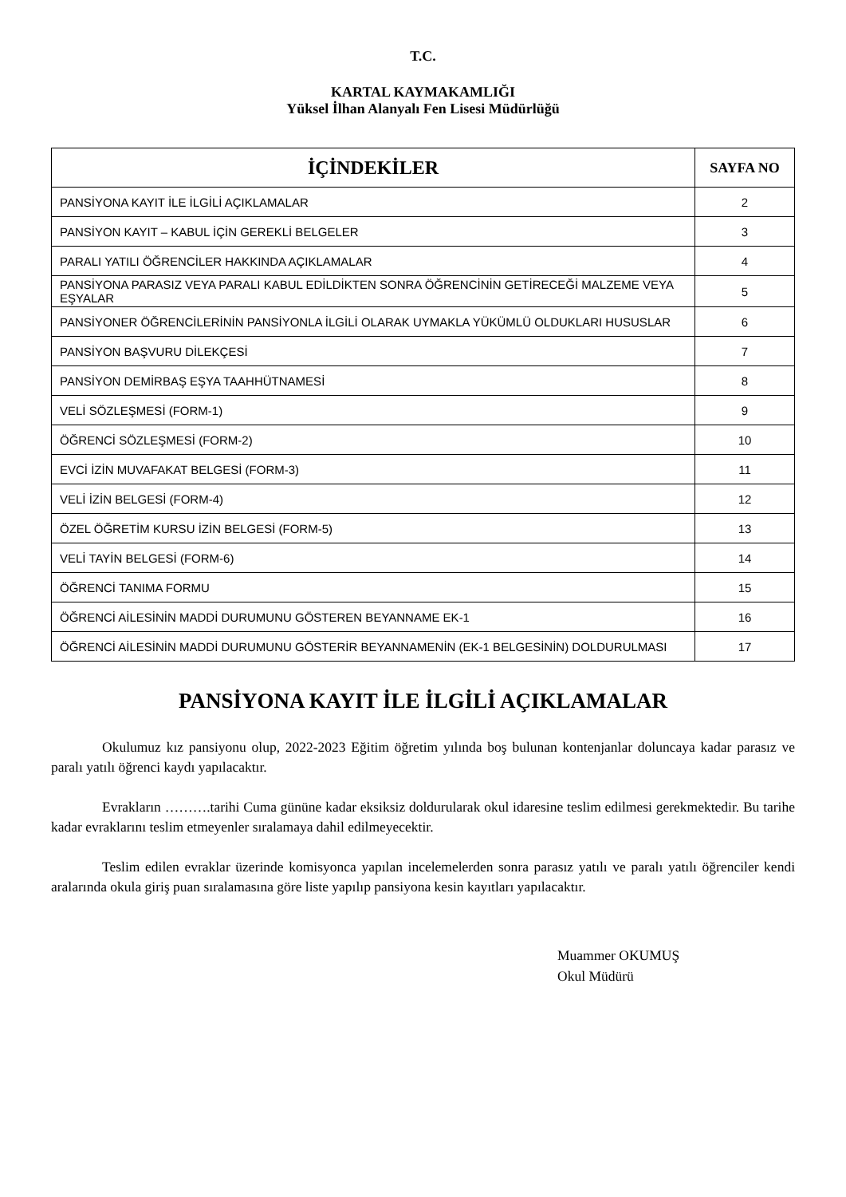T.C.
KARTAL KAYMAKAMLIĞI
Yüksel İlhan Alanyalı Fen Lisesi Müdürlüğü
| İÇİNDEKİLER | SAYFA NO |
| --- | --- |
| PANSİYONA KAYIT İLE İLGİLİ AÇIKLAMALAR | 2 |
| PANSİYON KAYIT – KABUL İÇİN GEREKLİ BELGELER | 3 |
| PARALI YATILI ÖĞRENCİLER HAKKINDA AÇIKLAMALAR | 4 |
| PANSİYONA PARASIZ VEYA PARALI KABUL EDİLDİKTEN SONRA ÖĞRENCİNİN GETİRECEĞİ MALZEME VEYA EŞYALAR | 5 |
| PANSİYONER ÖĞRENCİLERİNİN PANSİYONLA İLGİLİ OLARAK UYMAKLA YÜKÜMLÜ OLDUKLARI HUSUSLAR | 6 |
| PANSİYON BAŞVURU DİLEKÇESİ | 7 |
| PANSİYON DEMİRBAŞ EŞYA TAAHHÜTNAMESİ | 8 |
| VELİ SÖZLEŞMESİ (FORM-1) | 9 |
| ÖĞRENCİ SÖZLEŞMESİ (FORM-2) | 10 |
| EVCİ İZİN MUVAFAKAT BELGESİ (FORM-3) | 11 |
| VELİ İZİN BELGESİ (FORM-4) | 12 |
| ÖZEL ÖĞRETİM KURSU İZİN BELGESİ (FORM-5) | 13 |
| VELİ TAYİN BELGESİ (FORM-6) | 14 |
| ÖĞRENCİ TANIMA FORMU | 15 |
| ÖĞRENCİ AİLESİNİN MADDİ DURUMUNU GÖSTEREN BEYANNAME EK-1 | 16 |
| ÖĞRENCİ AİLESİNİN MADDİ DURUMUNU GÖSTERİR BEYANNAMENİN (EK-1 BELGESİNİN) DOLDURULMASI | 17 |
PANSİYONA KAYIT İLE İLGİLİ AÇIKLAMALAR
Okulumuz kız pansiyonu olup, 2022-2023 Eğitim öğretim yılında boş bulunan kontenjanlar doluncaya kadar parasız ve paralı yatılı öğrenci kaydı yapılacaktır.
Evrakların ……….tarihi Cuma gününe kadar eksiksiz doldurularak okul idaresine teslim edilmesi gerekmektedir. Bu tarihe kadar evraklarını teslim etmeyenler sıralamaya dahil edilmeyecektir.
Teslim edilen evraklar üzerinde komisyonca yapılan incelemelerden sonra parasız yatılı ve paralı yatılı öğrenciler kendi aralarında okula giriş puan sıralamasına göre liste yapılıp pansiyona kesin kayıtları yapılacaktır.
Muammer OKUMUŞ
Okul Müdürü